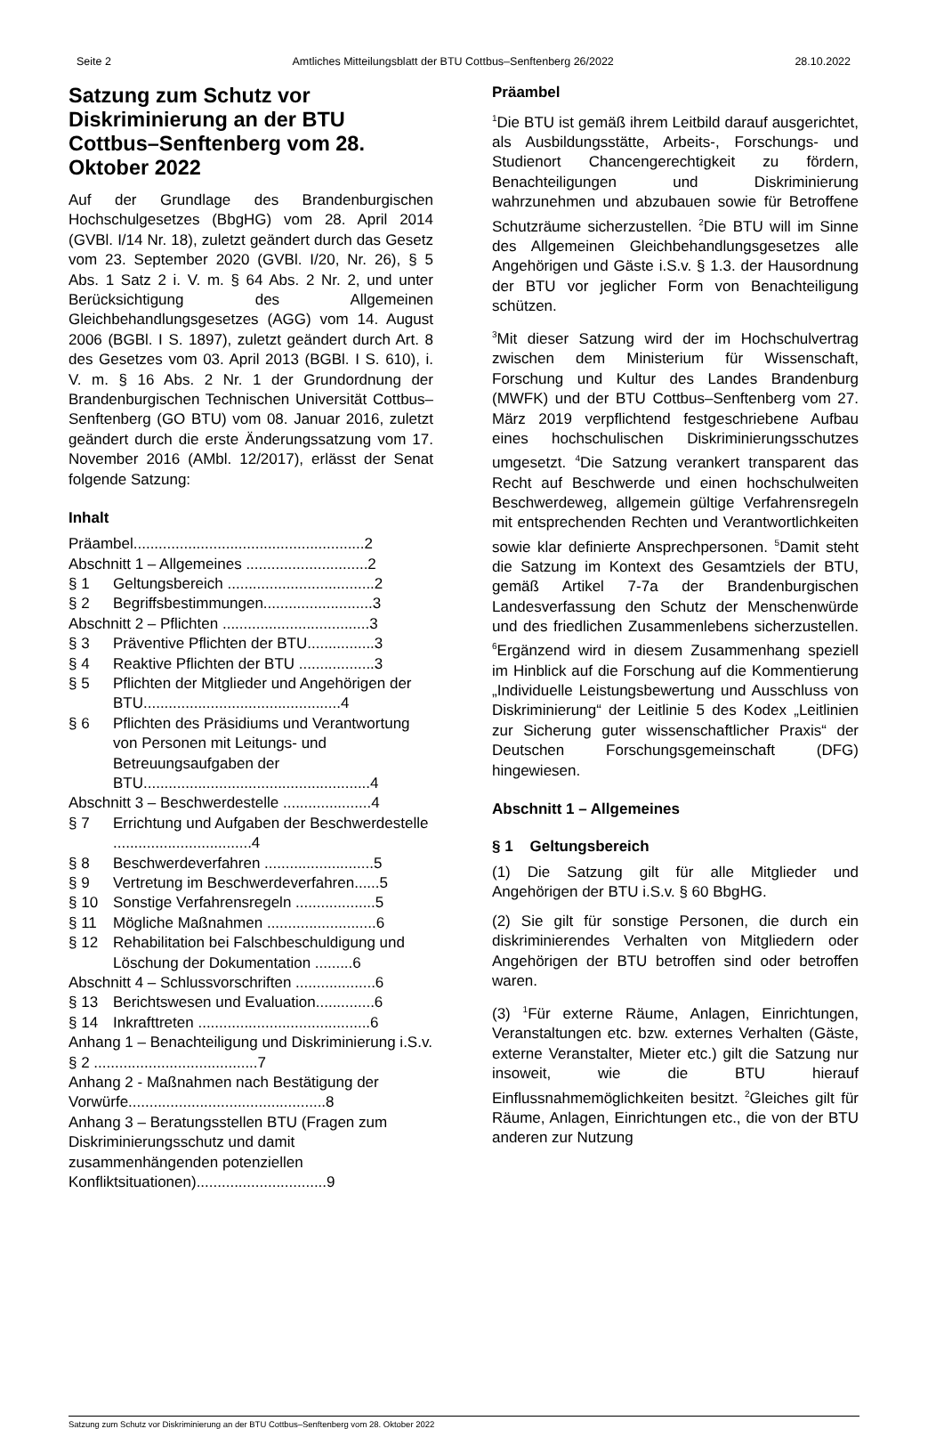Seite 2 Amtliches Mitteilungsblatt der BTU Cottbus–Senftenberg 26/2022 28.10.2022
Satzung zum Schutz vor Diskriminierung an der BTU Cottbus–Senftenberg vom 28. Oktober 2022
Auf der Grundlage des Brandenburgischen Hochschulgesetzes (BbgHG) vom 28. April 2014 (GVBl. I/14 Nr. 18), zuletzt geändert durch das Gesetz vom 23. September 2020 (GVBl. I/20, Nr. 26), § 5 Abs. 1 Satz 2 i. V. m. § 64 Abs. 2 Nr. 2, und unter Berücksichtigung des Allgemeinen Gleichbehandlungsgesetzes (AGG) vom 14. August 2006 (BGBl. I S. 1897), zuletzt geändert durch Art. 8 des Gesetzes vom 03. April 2013 (BGBl. I S. 610), i. V. m. § 16 Abs. 2 Nr. 1 der Grundordnung der Brandenburgischen Technischen Universität Cottbus–Senftenberg (GO BTU) vom 08. Januar 2016, zuletzt geändert durch die erste Änderungssatzung vom 17. November 2016 (AMbl. 12/2017), erlässt der Senat folgende Satzung:
Inhalt
Präambel.......................................................2
Abschnitt 1 – Allgemeines .............................2
§ 1 Geltungsbereich ...................................2
§ 2 Begriffsbestimmungen..........................3
Abschnitt 2 – Pflichten ...................................3
§ 3 Präventive Pflichten der BTU................3
§ 4 Reaktive Pflichten der BTU ..................3
§ 5 Pflichten der Mitglieder und Angehörigen der BTU...............................................4
§ 6 Pflichten des Präsidiums und Verantwortung von Personen mit Leitungs- und Betreuungsaufgaben der BTU......................................................4
Abschnitt 3 – Beschwerdestelle .....................4
§ 7 Errichtung und Aufgaben der Beschwerdestelle .................................4
§ 8 Beschwerdeverfahren ..........................5
§ 9 Vertretung im Beschwerdeverfahren......5
§ 10 Sonstige Verfahrensregeln ...................5
§ 11 Mögliche Maßnahmen ..........................6
§ 12 Rehabilitation bei Falschbeschuldigung und Löschung der Dokumentation .........6
Abschnitt 4 – Schlussvorschriften ...................6
§ 13 Berichtswesen und Evaluation..............6
§ 14 Inkrafttreten .........................................6
Anhang 1 – Benachteiligung und Diskriminierung i.S.v. § 2 .......................................7
Anhang 2 - Maßnahmen nach Bestätigung der Vorwürfe...............................................8
Anhang 3 – Beratungsstellen BTU (Fragen zum Diskriminierungsschutz und damit zusammenhängenden potenziellen Konfliktsituationen)...............................9
Präambel
<sup>1</sup> Die BTU ist gemäß ihrem Leitbild darauf ausgerichtet, als Ausbildungsstätte, Arbeits-, Forschungs- und Studienort Chancengerechtigkeit zu fördern, Benachteiligungen und Diskriminierung wahrzunehmen und abzubauen sowie für Betroffene Schutzräume sicherzustellen. <sup>2</sup>Die BTU will im Sinne des Allgemeinen Gleichbehandlungsgesetzes alle Angehörigen und Gäste i.S.v. § 1.3. der Hausordnung der BTU vor jeglicher Form von Benachteiligung schützen.
<sup>3</sup> Mit dieser Satzung wird der im Hochschulvertrag zwischen dem Ministerium für Wissenschaft, Forschung und Kultur des Landes Brandenburg (MWFK) und der BTU Cottbus–Senftenberg vom 27. März 2019 verpflichtend festgeschriebene Aufbau eines hochschulischen Diskriminierungsschutzes umgesetzt. <sup>4</sup>Die Satzung verankert transparent das Recht auf Beschwerde und einen hochschulweiten Beschwerdeweg, allgemein gültige Verfahrensregeln mit entsprechenden Rechten und Verantwortlichkeiten sowie klar definierte Ansprechpersonen. <sup>5</sup>Damit steht die Satzung im Kontext des Gesamtziels der BTU, gemäß Artikel 7-7a der Brandenburgischen Landesverfassung den Schutz der Menschenwürde und des friedlichen Zusammenlebens sicherzustellen. <sup>6</sup>Ergänzend wird in diesem Zusammenhang speziell im Hinblick auf die Forschung auf die Kommentierung „Individuelle Leistungsbewertung und Ausschluss von Diskriminierung“ der Leitlinie 5 des Kodex „Leitlinien zur Sicherung guter wissenschaftlicher Praxis“ der Deutschen Forschungsgemeinschaft (DFG) hingewiesen.
Abschnitt 1 – Allgemeines
§ 1 Geltungsbereich
(1) Die Satzung gilt für alle Mitglieder und Angehörigen der BTU i.S.v. § 60 BbgHG.
(2) Sie gilt für sonstige Personen, die durch ein diskriminierendes Verhalten von Mitgliedern oder Angehörigen der BTU betroffen sind oder betroffen waren.
(3) <sup>1</sup>Für externe Räume, Anlagen, Einrichtungen, Veranstaltungen etc. bzw. externes Verhalten (Gäste, externe Veranstalter, Mieter etc.) gilt die Satzung nur insoweit, wie die BTU hierauf Einflussnahmemöglichkeiten besitzt. <sup>2</sup>Gleiches gilt für Räume, Anlagen, Einrichtungen etc., die von der BTU anderen zur Nutzung
Satzung zum Schutz vor Diskriminierung an der BTU Cottbus–Senftenberg vom 28. Oktober 2022